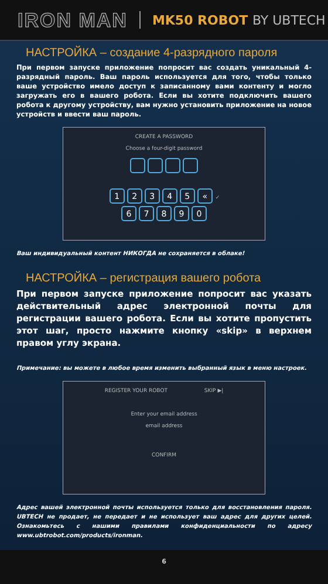IRON MAN
MK50 ROBOT BY UBTECH
НАСТРОЙКА – создание 4-разрядного пароля
При первом запуске приложение попросит вас создать уникальный 4-разрядный пароль. Ваш пароль используется для того, чтобы только ваше устройство имело доступ к записанному вами контенту и могло загружать его в вашего робота. Если вы хотите подключить вашего робота к другому устройству, вам нужно установить приложение на новое устройств и ввести ваш пароль.
CREATE A PASSWORD
Choose a four-digit password
12345 « ✓
67890
Ваш индивидуальный контент НИКОГДА не сохраняется в облаке!
НАСТРОЙКА – регистрация вашего робота
При первом запуске приложение попросит вас указать действительный адрес электронной почты для регистрации вашего робота. Если вы хотите пропустить этот шаг, просто нажмите кнопку «skip» в верхнем правом углу экрана.
Примечание: вы можете в любое время изменить выбранный язык в меню настроек.
REGISTER YOUR ROBOT SKIP ▶|
Enter your email address
email address
CONFIRM
Адрес вашей электронной почты используется только для восстановления пароля. UBTECH не продает, не передает и не использует ваш адрес для других целей. Ознакомьтесь с нашими правилами конфиденциальности по адресу www.ubtrobot.com/products/ironman.
6